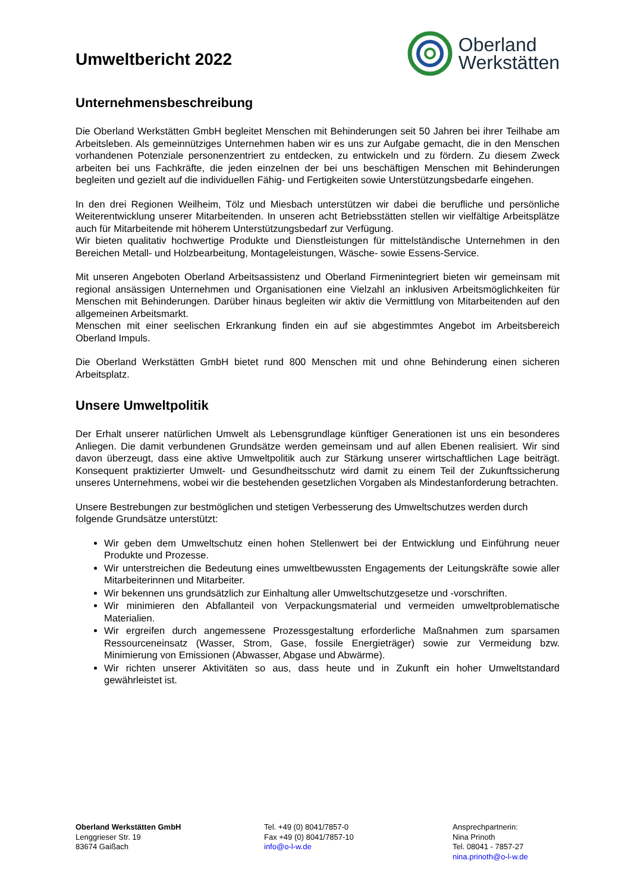Umweltbericht 2022
Oberland
Werkstätten
Unternehmensbeschreibung
Die Oberland Werkstätten GmbH begleitet Menschen mit Behinderungen seit 50 Jahren bei ihrer Teilhabe am Arbeitsleben. Als gemeinnütziges Unternehmen haben wir es uns zur Aufgabe gemacht, die in den Menschen vorhandenen Potenziale personenzentriert zu entdecken, zu entwickeln und zu fördern. Zu diesem Zweck arbeiten bei uns Fachkräfte, die jeden einzelnen der bei uns beschäftigen Menschen mit Behinderungen begleiten und gezielt auf die individuellen Fähig- und Fertigkeiten sowie Unterstützungsbedarfe eingehen.
In den drei Regionen Weilheim, Tölz und Miesbach unterstützen wir dabei die berufliche und persönliche Weiterentwicklung unserer Mitarbeitenden. In unseren acht Betriebsstätten stellen wir vielfältige Arbeitsplätze auch für Mitarbeitende mit höherem Unterstützungsbedarf zur Verfügung.
Wir bieten qualitativ hochwertige Produkte und Dienstleistungen für mittelständische Unternehmen in den Bereichen Metall- und Holzbearbeitung, Montageleistungen, Wäsche- sowie Essens-Service.
Mit unseren Angeboten Oberland Arbeitsassistenz und Oberland Firmenintegriert bieten wir gemeinsam mit regional ansässigen Unternehmen und Organisationen eine Vielzahl an inklusiven Arbeitsmöglichkeiten für Menschen mit Behinderungen. Darüber hinaus begleiten wir aktiv die Vermittlung von Mitarbeitenden auf den allgemeinen Arbeitsmarkt.
Menschen mit einer seelischen Erkrankung finden ein auf sie abgestimmtes Angebot im Arbeitsbereich Oberland Impuls.
Die Oberland Werkstätten GmbH bietet rund 800 Menschen mit und ohne Behinderung einen sicheren Arbeitsplatz.
Unsere Umweltpolitik
Der Erhalt unserer natürlichen Umwelt als Lebensgrundlage künftiger Generationen ist uns ein besonderes Anliegen. Die damit verbundenen Grundsätze werden gemeinsam und auf allen Ebenen realisiert. Wir sind davon überzeugt, dass eine aktive Umweltpolitik auch zur Stärkung unserer wirtschaftlichen Lage beiträgt. Konsequent praktizierter Umwelt- und Gesundheitsschutz wird damit zu einem Teil der Zukunftssicherung unseres Unternehmens, wobei wir die bestehenden gesetzlichen Vorgaben als Mindestanforderung betrachten.
Unsere Bestrebungen zur bestmöglichen und stetigen Verbesserung des Umweltschutzes werden durch folgende Grundsätze unterstützt:
Wir geben dem Umweltschutz einen hohen Stellenwert bei der Entwicklung und Einführung neuer Produkte und Prozesse.
Wir unterstreichen die Bedeutung eines umweltbewussten Engagements der Leitungskräfte sowie aller Mitarbeiterinnen und Mitarbeiter.
Wir bekennen uns grundsätzlich zur Einhaltung aller Umweltschutzgesetze und -vorschriften.
Wir minimieren den Abfallanteil von Verpackungsmaterial und vermeiden umweltproblematische Materialien.
Wir ergreifen durch angemessene Prozessgestaltung erforderliche Maßnahmen zum sparsamen Ressourceneinsatz (Wasser, Strom, Gase, fossile Energieträger) sowie zur Vermeidung bzw. Minimierung von Emissionen (Abwasser, Abgase und Abwärme).
Wir richten unserer Aktivitäten so aus, dass heute und in Zukunft ein hoher Umweltstandard gewährleistet ist.
Oberland Werkstätten GmbH
Lenggrieser Str. 19
83674 Gaißach
Tel. +49 (0) 8041/7857-0
Fax +49 (0) 8041/7857-10
info@o-l-w.de
Ansprechpartnerin:
Nina Prinoth
Tel. 08041 - 7857-27
nina.prinoth@o-l-w.de